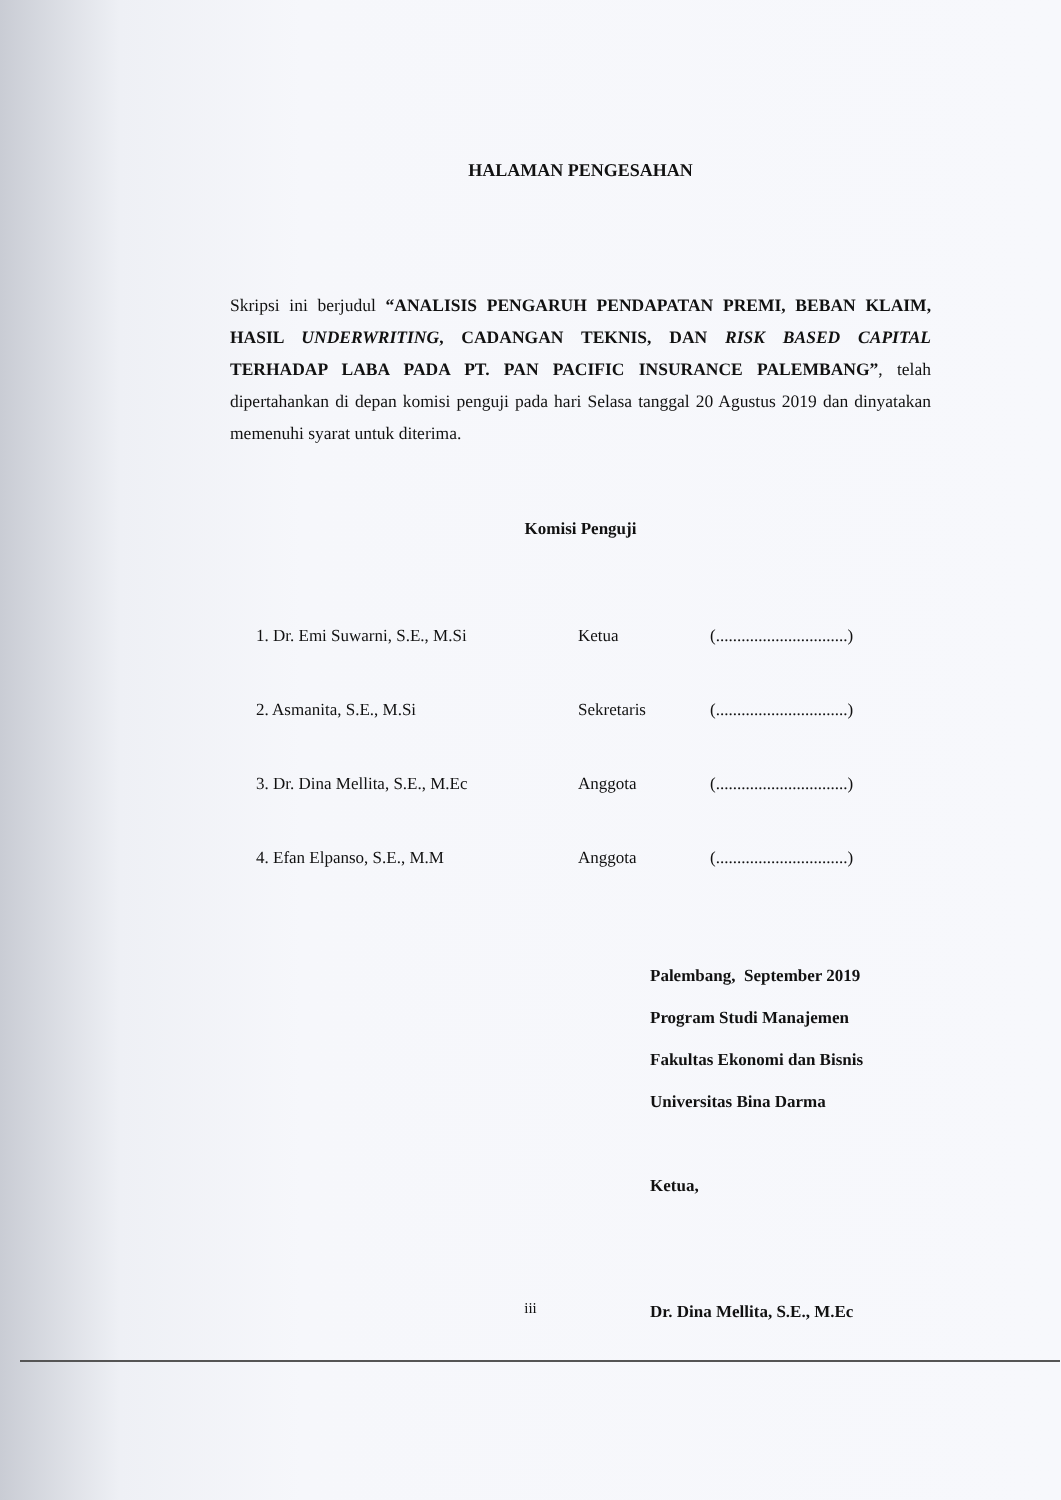HALAMAN PENGESAHAN
Skripsi ini berjudul “ANALISIS PENGARUH PENDAPATAN PREMI, BEBAN KLAIM, HASIL UNDERWRITING, CADANGAN TEKNIS, DAN RISK BASED CAPITAL TERHADAP LABA PADA PT. PAN PACIFIC INSURANCE PALEMBANG”, telah dipertahankan di depan komisi penguji pada hari Selasa tanggal 20 Agustus 2019 dan dinyatakan memenuhi syarat untuk diterima.
Komisi Penguji
| 1. Dr. Emi Suwarni, S.E., M.Si | Ketua | (...............................) |
| 2. Asmanita, S.E., M.Si | Sekretaris | (...............................) |
| 3. Dr. Dina Mellita, S.E., M.Ec | Anggota | (...............................) |
| 4. Efan Elpanso, S.E., M.M | Anggota | (...............................) |
Palembang, September 2019
Program Studi Manajemen
Fakultas Ekonomi dan Bisnis
Universitas Bina Darma
Ketua,
Dr. Dina Mellita, S.E., M.Ec
iii